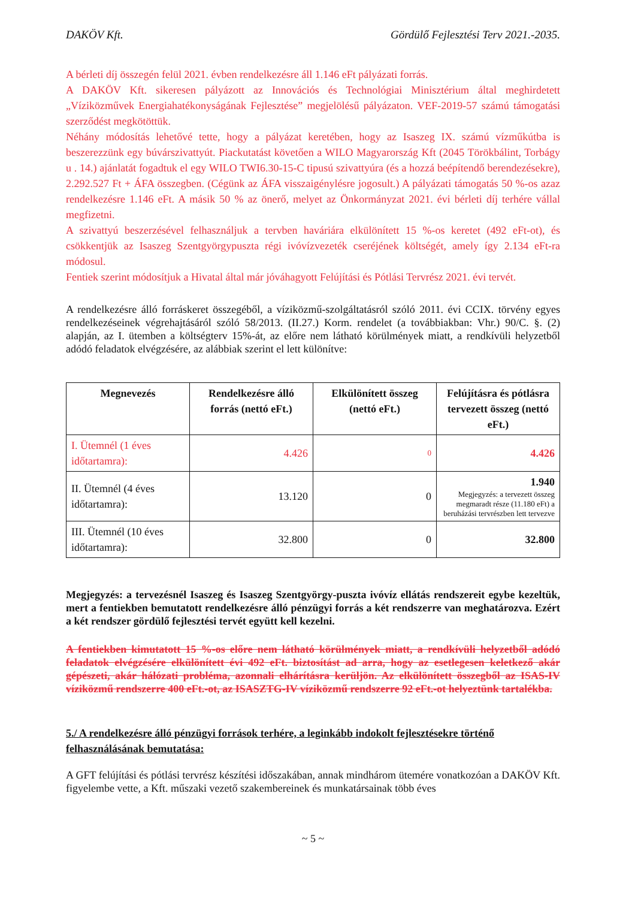DAKÖV Kft. Gördülő Fejlesztési Terv 2021.-2035.
A bérleti díj összegén felül 2021. évben rendelkezésre áll 1.146 eFt pályázati forrás.
A DAKÖV Kft. sikeresen pályázott az Innovációs és Technológiai Minisztérium által meghirdetett „Víziközművek Energiahatékonyságának Fejlesztése” megjelölésű pályázaton. VEF-2019-57 számú támogatási szerződést megkötöttük.
Néhány módosítás lehetővé tette, hogy a pályázat keretében, hogy az Isaszeg IX. számú vízműkútba is beszerezzünk egy búvárszivattyút. Piackutatást követően a WILO Magyarország Kft (2045 Törökbálint, Torbágy u . 14.) ajánlatát fogadtuk el egy WILO TWI6.30-15-C tipusú szivattyúra (és a hozzá beépítendő berendezésekre), 2.292.527 Ft + ÁFA összegben. (Cégünk az ÁFA visszaigénylésre jogosult.) A pályázati támogatás 50 %-os azaz rendelkezésre 1.146 eFt. A másik 50 % az önerő, melyet az Önkormányzat 2021. évi bérleti díj terhére vállal megfizetni.
A szivattyú beszerzésével felhasználjuk a tervben haváriára elkülönített 15 %-os keretet (492 eFt-ot), és csökkentjük az Isaszeg Szentgyörgypuszta régi ivóvízvezeték cseréjének költségét, amely így 2.134 eFt-ra módosul.
Fentiek szerint módosítjuk a Hivatal által már jóváhagyott Felújítási és Pótlási Tervrész 2021. évi tervét.
A rendelkezésre álló forráskeret összegéből, a víziközmű-szolgáltatásról szóló 2011. évi CCIX. törvény egyes rendelkezéseinek végrehajtásáról szóló 58/2013. (II.27.) Korm. rendelet (a továbbiakban: Vhr.) 90/C. §. (2) alapján, az I. ütemben a költségterv 15%-át, az előre nem látható körülmények miatt, a rendkívüli helyzetből adódó feladatok elvégzésére, az alábbiak szerint el lett különítve:
| Megnevezés | Rendelkezésre álló forrás (nettó eFt.) | Elkülönített összeg (nettó eFt.) | Felújításra és pótlásra tervezett összeg (nettó eFt.) |
| --- | --- | --- | --- |
| I. Ütemnél (1 éves időtartamra): | 4.426 | 0 | 4.426 |
| II. Ütemnél (4 éves időtartamra): | 13.120 | 0 | 1.940 Megjegyzés: a tervezett összeg megmaradt része (11.180 eFt) a beruházási tervrészben lett tervezve |
| III. Ütemnél (10 éves időtartamra): | 32.800 | 0 | 32.800 |
Megjegyzés: a tervezésnél Isaszeg és Isaszeg Szentgyörgy-puszta ivóvíz ellátás rendszereit egybe kezeltük, mert a fentiekben bemutatott rendelkezésre álló pénzügyi forrás a két rendszerre van meghatározva. Ezért a két rendszer gördülő fejlesztési tervét együtt kell kezelni.
A fentiekben kimutatott 15 %-os előre nem látható körülmények miatt, a rendkívüli helyzetből adódó feladatok elvégzésére elkülönített évi 492 eFt. biztosítást ad arra, hogy az esetlegesen keletkező akár gépészeti, akár hálózati probléma, azonnali elhárításra kerüljön. Az elkülönített összegből az ISAS-IV víziközmű rendszerre 400 eFt.-ot, az ISASZTG-IV víziközmű rendszerre 92 eFt.-ot helyeztünk tartalékba.
5./ A rendelkezésre álló pénzügyi források terhére, a leginkább indokolt fejlesztésekre történő felhasználásának bemutatása:
A GFT felújítási és pótlási tervrész készítési időszakában, annak mindhárom ütemére vonatkozóan a DAKÖV Kft. figyelembe vette, a Kft. műszaki vezető szakembereinek és munkatársainak több éves
~ 5 ~